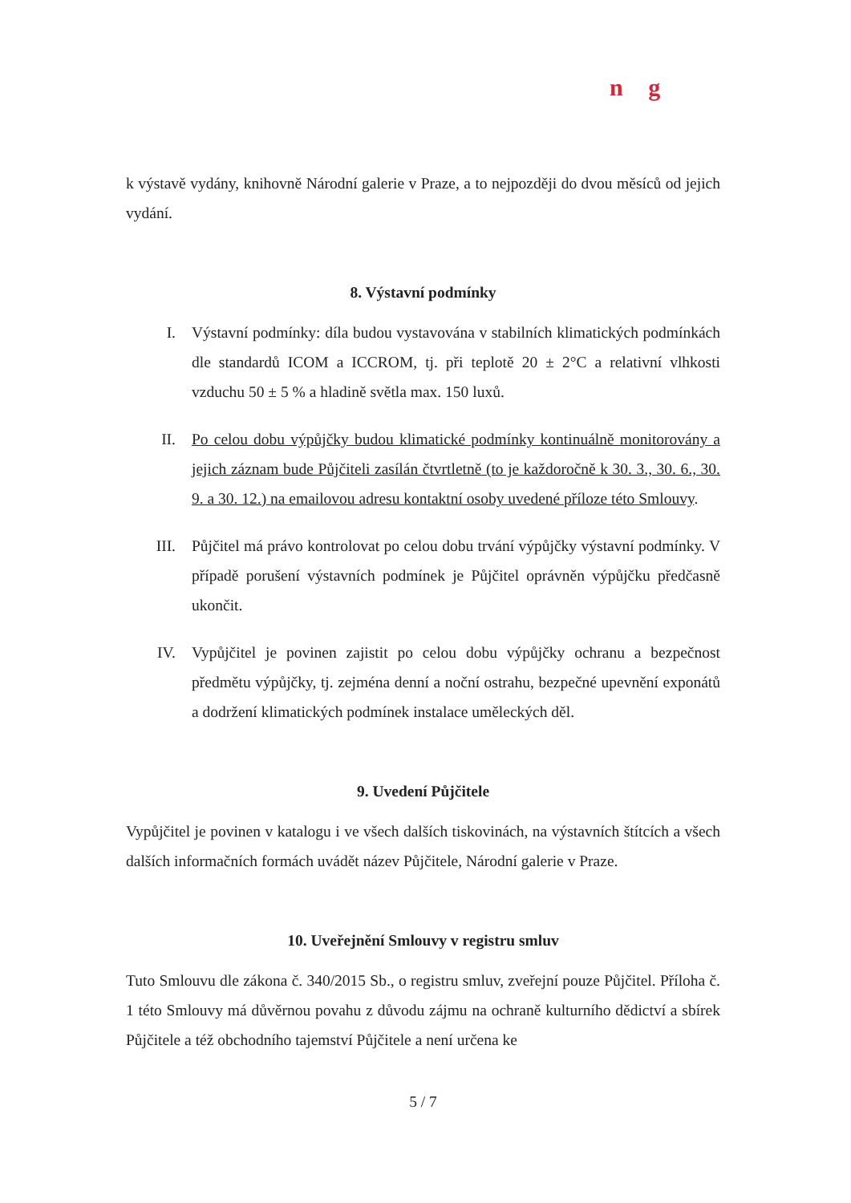n g
k výstavě vydány, knihovně Národní galerie v Praze, a to nejpozději do dvou měsíců od jejich vydání.
8. Výstavní podmínky
I. Výstavní podmínky: díla budou vystavována v stabilních klimatických podmínkách dle standardů ICOM a ICCROM, tj. při teplotě 20 ± 2°C a relativní vlhkosti vzduchu 50 ± 5 % a hladině světla max. 150 luxů.
II. Po celou dobu výpůjčky budou klimatické podmínky kontinuálně monitorovány a jejich záznam bude Půjčiteli zasílán čtvrtletně (to je každoročně k 30. 3., 30. 6., 30. 9. a 30. 12.) na emailovou adresu kontaktní osoby uvedené příloze této Smlouvy.
III. Půjčitel má právo kontrolovat po celou dobu trvání výpůjčky výstavní podmínky. V případě porušení výstavních podmínek je Půjčitel oprávněn výpůjčku předčasně ukončit.
IV. Vypůjčitel je povinen zajistit po celou dobu výpůjčky ochranu a bezpečnost předmětu výpůjčky, tj. zejména denní a noční ostrahu, bezpečné upevnění exponátů a dodržení klimatických podmínek instalace uměleckých děl.
9. Uvedení Půjčitele
Vypůjčitel je povinen v katalogu i ve všech dalších tiskovinách, na výstavních štítcích a všech dalších informačních formách uvádět název Půjčitele, Národní galerie v Praze.
10. Uveřejnění Smlouvy v registru smluv
Tuto Smlouvu dle zákona č. 340/2015 Sb., o registru smluv, zveřejní pouze Půjčitel. Příloha č. 1 této Smlouvy má důvěrnou povahu z důvodu zájmu na ochraně kulturního dědictví a sbírek Půjčitele a též obchodního tajemství Půjčitele a není určena ke
5 / 7